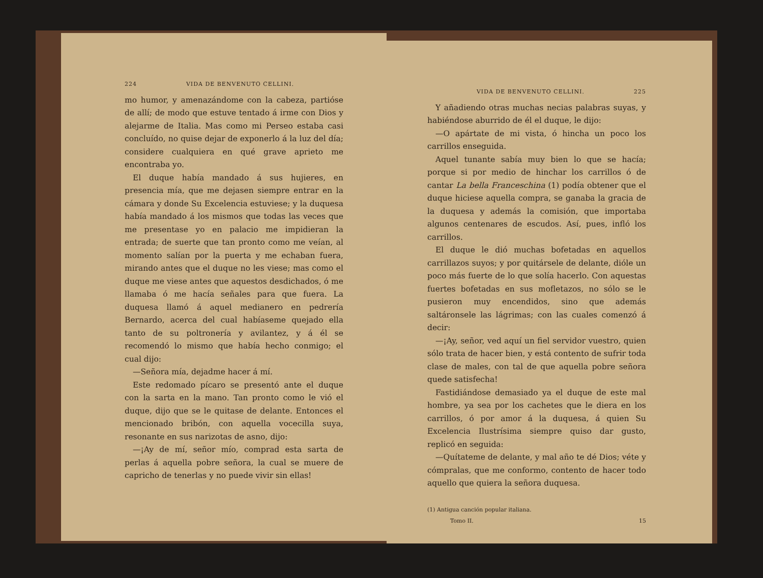224 VIDA DE BENVENUTO CELLINI.
mo humor, y amenazándome con la cabeza, partióse de allí; de modo que estuve tentado á irme con Dios y alejarme de Italia. Mas como mi Perseo estaba casi concluído, no quise dejar de exponerlo á la luz del día; considere cualquiera en qué grave aprieto me encontraba yo.
El duque había mandado á sus hujieres, en presencia mía, que me dejasen siempre entrar en la cámara y donde Su Excelencia estuviese; y la duquesa había mandado á los mismos que todas las veces que me presentase yo en palacio me impidieran la entrada; de suerte que tan pronto como me veían, al momento salían por la puerta y me echaban fuera, mirando antes que el duque no les viese; mas como el duque me viese antes que aquestos desdichados, ó me llamaba ó me hacía señales para que fuera. La duquesa llamó á aquel medianero en pedrería Bernardo, acerca del cual habíaseme quejado ella tanto de su poltronería y avilantez, y á él se recomendó lo mismo que había hecho conmigo; el cual dijo:
—Señora mía, dejadme hacer á mí.
Este redomado pícaro se presentó ante el duque con la sarta en la mano. Tan pronto como le vió el duque, dijo que se le quitase de delante. Entonces el mencionado bribón, con aquella vocecilla suya, resonante en sus narizotas de asno, dijo:
—¡Ay de mí, señor mío, comprad esta sarta de perlas á aquella pobre señora, la cual se muere de capricho de tenerlas y no puede vivir sin ellas!
VIDA DE BENVENUTO CELLINI. 225
Y añadiendo otras muchas necias palabras suyas, y habiéndose aburrido de él el duque, le dijo:
—O apártate de mi vista, ó hincha un poco los carrillos enseguida.
Aquel tunante sabía muy bien lo que se hacía; porque si por medio de hinchar los carrillos ó de cantar La bella Franceschina (1) podía obtener que el duque hiciese aquella compra, se ganaba la gracia de la duquesa y además la comisión, que importaba algunos centenares de escudos. Así, pues, infló los carrillos.
El duque le dió muchas bofetadas en aquellos carrillazos suyos; y por quitársele de delante, dióle un poco más fuerte de lo que solía hacerlo. Con aquestas fuertes bofetadas en sus mofletazos, no sólo se le pusieron muy encendidos, sino que además saltáronsele las lágrimas; con las cuales comenzó á decir:
—¡Ay, señor, ved aquí un fiel servidor vuestro, quien sólo trata de hacer bien, y está contento de sufrir toda clase de males, con tal de que aquella pobre señora quede satisfecha!
Fastidiándose demasiado ya el duque de este mal hombre, ya sea por los cachetes que le diera en los carrillos, ó por amor á la duquesa, á quien Su Excelencia Ilustrísima siempre quiso dar gusto, replicó en seguida:
—Quítateme de delante, y mal año te dé Dios; véte y cómpralas, que me conformo, contento de hacer todo aquello que quiera la señora duquesa.
(1) Antigua canción popular italiana.
Tomo II. 15